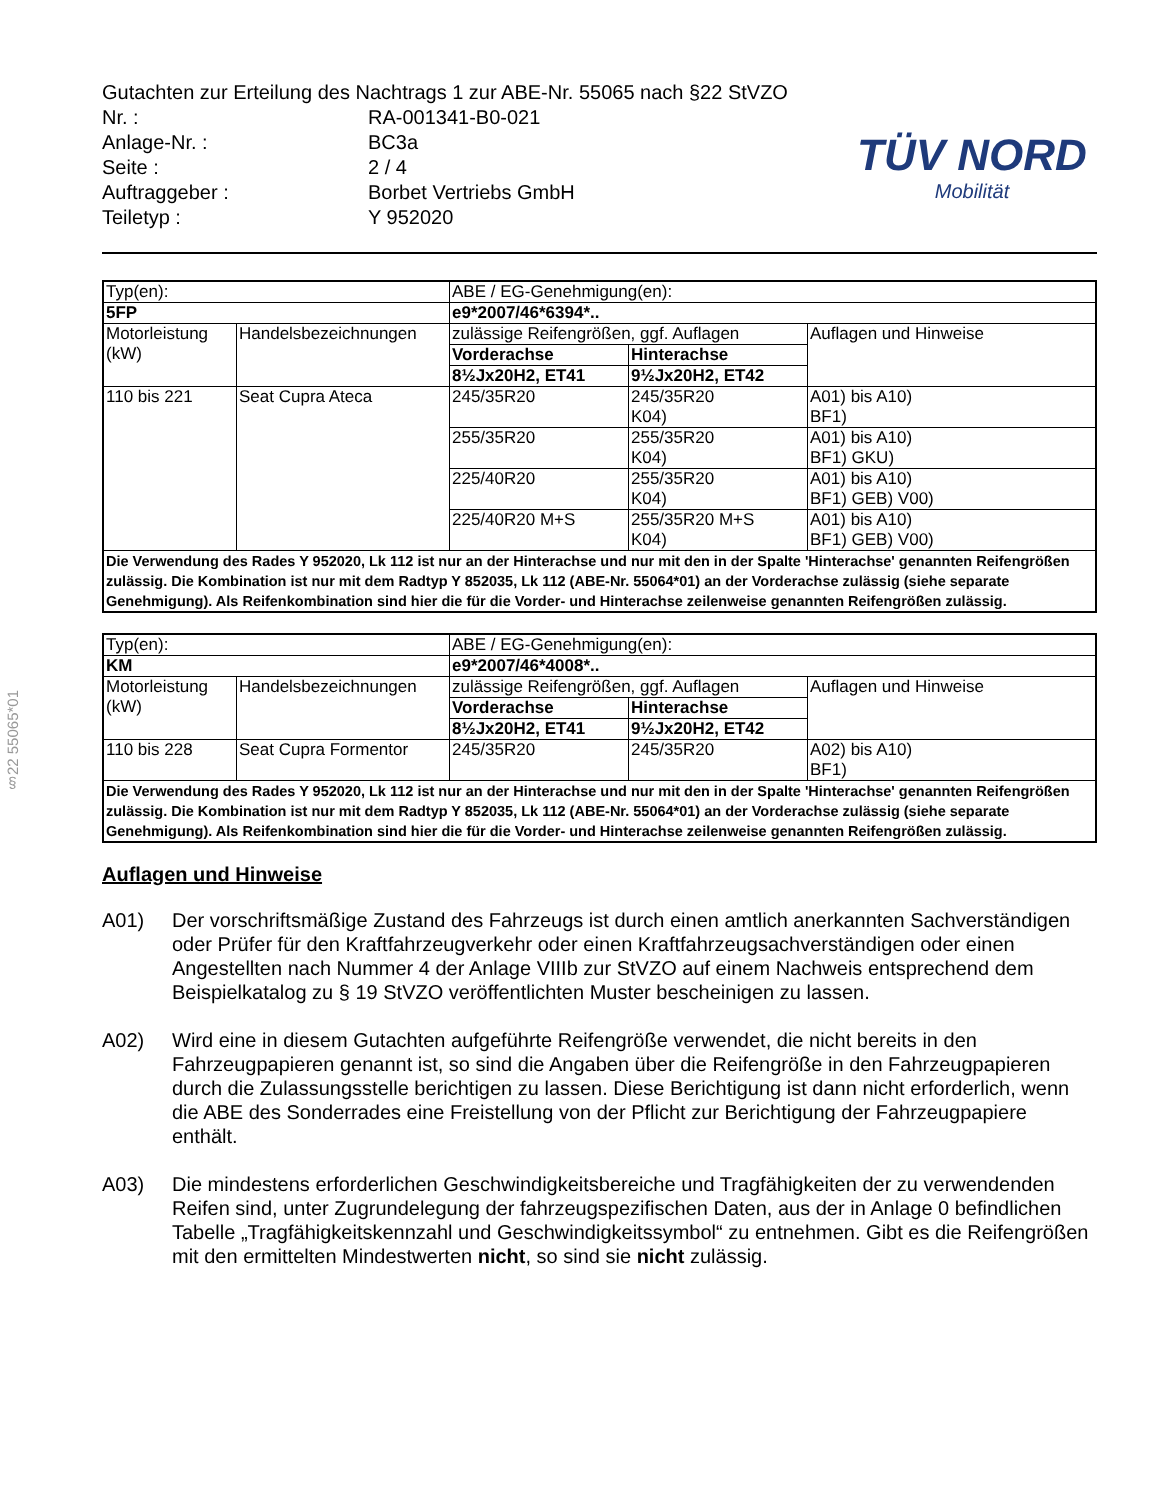§22 55065*01
Gutachten zur Erteilung des Nachtrags 1 zur ABE-Nr. 55065 nach §22 StVZO
| Nr. : | RA-001341-B0-021 |
| Anlage-Nr. : | BC3a |
| Seite : | 2 / 4 |
| Auftraggeber : | Borbet Vertriebs GmbH |
| Teiletyp : | Y 952020 |
TÜV NORD
Mobilität
| Typ(en): | | ABE / EG-Genehmigung(en): | | |
| 5FP | | e9*2007/46*6394*.. | | |
| Motorleistung (kW) | Handelsbezeichnungen | zulässige Reifengrößen, ggf. Auflagen | | Auflagen und Hinweise |
| | | Vorderachse | Hinterachse | |
| | | 8½Jx20H2, ET41 | 9½Jx20H2, ET42 | |
| 110 bis 221 | Seat Cupra Ateca | 245/35R20 | 245/35R20 K04) | A01) bis A10) BF1) |
| | | 255/35R20 | 255/35R20 K04) | A01) bis A10) BF1) GKU) |
| | | 225/40R20 | 255/35R20 K04) | A01) bis A10) BF1) GEB) V00) |
| | | 225/40R20 M+S | 255/35R20 M+S K04) | A01) bis A10) BF1) GEB) V00) |
| Die Verwendung des Rades Y 952020, Lk 112 ist nur an der Hinterachse und nur mit den in der Spalte 'Hinterachse' genannten Reifengrößen zulässig. Die Kombination ist nur mit dem Radtyp Y 852035, Lk 112 (ABE-Nr. 55064*01) an der Vorderachse zulässig (siehe separate Genehmigung). Als Reifenkombination sind hier die für die Vorder- und Hinterachse zeilenweise genannten Reifengrößen zulässig. | | | | |
| Typ(en): | | ABE / EG-Genehmigung(en): | | |
| KM | | e9*2007/46*4008*.. | | |
| Motorleistung (kW) | Handelsbezeichnungen | zulässige Reifengrößen, ggf. Auflagen | | Auflagen und Hinweise |
| | | Vorderachse | Hinterachse | |
| | | 8½Jx20H2, ET41 | 9½Jx20H2, ET42 | |
| 110 bis 228 | Seat Cupra Formentor | 245/35R20 | 245/35R20 | A02) bis A10) BF1) |
| Die Verwendung des Rades Y 952020, Lk 112 ist nur an der Hinterachse und nur mit den in der Spalte 'Hinterachse' genannten Reifengrößen zulässig. Die Kombination ist nur mit dem Radtyp Y 852035, Lk 112 (ABE-Nr. 55064*01) an der Vorderachse zulässig (siehe separate Genehmigung). Als Reifenkombination sind hier die für die Vorder- und Hinterachse zeilenweise genannten Reifengrößen zulässig. | | | | |
Auflagen und Hinweise
A01) Der vorschriftsmäßige Zustand des Fahrzeugs ist durch einen amtlich anerkannten Sachverständigen oder Prüfer für den Kraftfahrzeugverkehr oder einen Kraftfahrzeugsachverständigen oder einen Angestellten nach Nummer 4 der Anlage VIIIb zur StVZO auf einem Nachweis entsprechend dem Beispielkatalog zu § 19 StVZO veröffentlichten Muster bescheinigen zu lassen.
A02) Wird eine in diesem Gutachten aufgeführte Reifengröße verwendet, die nicht bereits in den Fahrzeugpapieren genannt ist, so sind die Angaben über die Reifengröße in den Fahrzeugpapieren durch die Zulassungsstelle berichtigen zu lassen. Diese Berichtigung ist dann nicht erforderlich, wenn die ABE des Sonderrades eine Freistellung von der Pflicht zur Berichtigung der Fahrzeugpapiere enthält.
A03) Die mindestens erforderlichen Geschwindigkeitsbereiche und Tragfähigkeiten der zu verwendenden Reifen sind, unter Zugrundelegung der fahrzeugspezifischen Daten, aus der in Anlage 0 befindlichen Tabelle „Tragfähigkeitskennzahl und Geschwindigkeitssymbol“ zu entnehmen. Gibt es die Reifengrößen mit den ermittelten Mindestwerten nicht, so sind sie nicht zulässig.